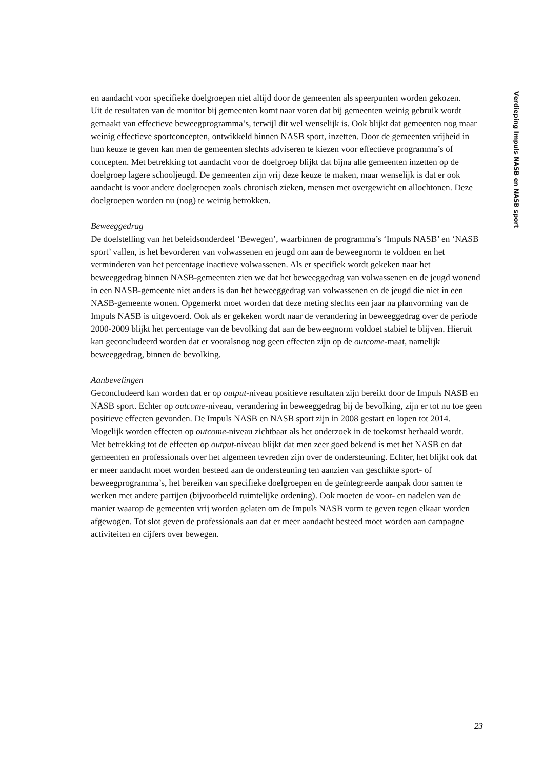en aandacht voor specifieke doelgroepen niet altijd door de gemeenten als speerpunten worden gekozen.
Uit de resultaten van de monitor bij gemeenten komt naar voren dat bij gemeenten weinig gebruik wordt gemaakt van effectieve beweegprogramma’s, terwijl dit wel wenselijk is. Ook blijkt dat gemeenten nog maar weinig effectieve sportconcepten, ontwikkeld binnen NASB sport, inzetten. Door de gemeenten vrijheid in hun keuze te geven kan men de gemeenten slechts adviseren te kiezen voor effectieve programma’s of concepten. Met betrekking tot aandacht voor de doelgroep blijkt dat bijna alle gemeenten inzetten op de doelgroep lagere schooljeugd. De gemeenten zijn vrij deze keuze te maken, maar wenselijk is dat er ook aandacht is voor andere doelgroepen zoals chronisch zieken, mensen met overgewicht en allochtonen. Deze doelgroepen worden nu (nog) te weinig betrokken.
Beweeggedrag
De doelstelling van het beleidsonderdeel ‘Bewegen’, waarbinnen de programma’s ‘Impuls NASB’ en ‘NASB sport’ vallen, is het bevorderen van volwassenen en jeugd om aan de beweegnorm te voldoen en het verminderen van het percentage inactieve volwassenen. Als er specifiek wordt gekeken naar het beweeggedrag binnen NASB-gemeenten zien we dat het beweeggedrag van volwassenen en de jeugd wonend in een NASB-gemeente niet anders is dan het beweeggedrag van volwassenen en de jeugd die niet in een NASB-gemeente wonen. Opgemerkt moet worden dat deze meting slechts een jaar na planvorming van de Impuls NASB is uitgevoerd. Ook als er gekeken wordt naar de verandering in beweeggedrag over de periode 2000-2009 blijkt het percentage van de bevolking dat aan de beweegnorm voldoet stabiel te blijven. Hieruit kan geconcludeerd worden dat er vooralsnog nog geen effecten zijn op de outcome-maat, namelijk beweeggedrag, binnen de bevolking.
Aanbevelingen
Geconcludeerd kan worden dat er op output-niveau positieve resultaten zijn bereikt door de Impuls NASB en NASB sport. Echter op outcome-niveau, verandering in beweeggedrag bij de bevolking, zijn er tot nu toe geen positieve effecten gevonden. De Impuls NASB en NASB sport zijn in 2008 gestart en lopen tot 2014. Mogelijk worden effecten op outcome-niveau zichtbaar als het onderzoek in de toekomst herhaald wordt.
Met betrekking tot de effecten op output-niveau blijkt dat men zeer goed bekend is met het NASB en dat gemeenten en professionals over het algemeen tevreden zijn over de ondersteuning. Echter, het blijkt ook dat er meer aandacht moet worden besteed aan de ondersteuning ten aanzien van geschikte sport- of beweegprogramma’s, het bereiken van specifieke doelgroepen en de geïntegreerde aanpak door samen te werken met andere partijen (bijvoorbeeld ruimtelijke ordening). Ook moeten de voor- en nadelen van de manier waarop de gemeenten vrij worden gelaten om de Impuls NASB vorm te geven tegen elkaar worden afgewogen. Tot slot geven de professionals aan dat er meer aandacht besteed moet worden aan campagne activiteiten en cijfers over bewegen.
Verdieping Impuls NASB en NASB sport
23